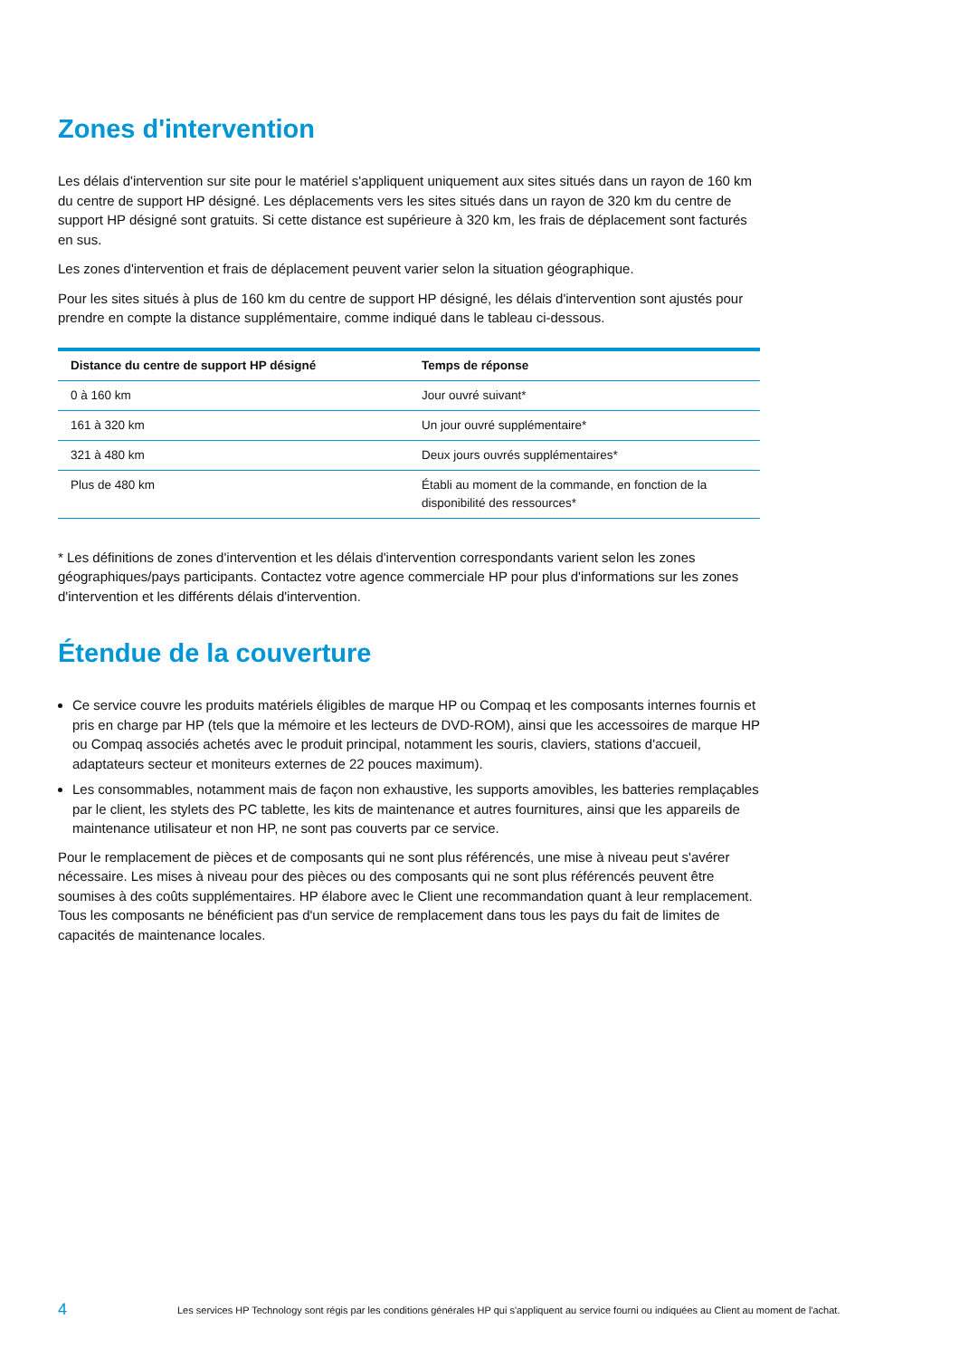Zones d'intervention
Les délais d'intervention sur site pour le matériel s'appliquent uniquement aux sites situés dans un rayon de 160 km du centre de support HP désigné. Les déplacements vers les sites situés dans un rayon de 320 km du centre de support HP désigné sont gratuits. Si cette distance est supérieure à 320 km, les frais de déplacement sont facturés en sus.
Les zones d'intervention et frais de déplacement peuvent varier selon la situation géographique.
Pour les sites situés à plus de 160 km du centre de support HP désigné, les délais d'intervention sont ajustés pour prendre en compte la distance supplémentaire, comme indiqué dans le tableau ci-dessous.
| Distance du centre de support HP désigné | Temps de réponse |
| --- | --- |
| 0 à 160 km | Jour ouvré suivant* |
| 161 à 320 km | Un jour ouvré supplémentaire* |
| 321 à 480 km | Deux jours ouvrés supplémentaires* |
| Plus de 480 km | Établi au moment de la commande, en fonction de la disponibilité des ressources* |
* Les définitions de zones d'intervention et les délais d'intervention correspondants varient selon les zones géographiques/pays participants. Contactez votre agence commerciale HP pour plus d'informations sur les zones d'intervention et les différents délais d'intervention.
Étendue de la couverture
Ce service couvre les produits matériels éligibles de marque HP ou Compaq et les composants internes fournis et pris en charge par HP (tels que la mémoire et les lecteurs de DVD-ROM), ainsi que les accessoires de marque HP ou Compaq associés achetés avec le produit principal, notamment les souris, claviers, stations d'accueil, adaptateurs secteur et moniteurs externes de 22 pouces maximum).
Les consommables, notamment mais de façon non exhaustive, les supports amovibles, les batteries remplaçables par le client, les stylets des PC tablette, les kits de maintenance et autres fournitures, ainsi que les appareils de maintenance utilisateur et non HP, ne sont pas couverts par ce service.
Pour le remplacement de pièces et de composants qui ne sont plus référencés, une mise à niveau peut s'avérer nécessaire. Les mises à niveau pour des pièces ou des composants qui ne sont plus référencés peuvent être soumises à des coûts supplémentaires. HP élabore avec le Client une recommandation quant à leur remplacement. Tous les composants ne bénéficient pas d'un service de remplacement dans tous les pays du fait de limites de capacités de maintenance locales.
4 Les services HP Technology sont régis par les conditions générales HP qui s'appliquent au service fourni ou indiquées au Client au moment de l'achat.